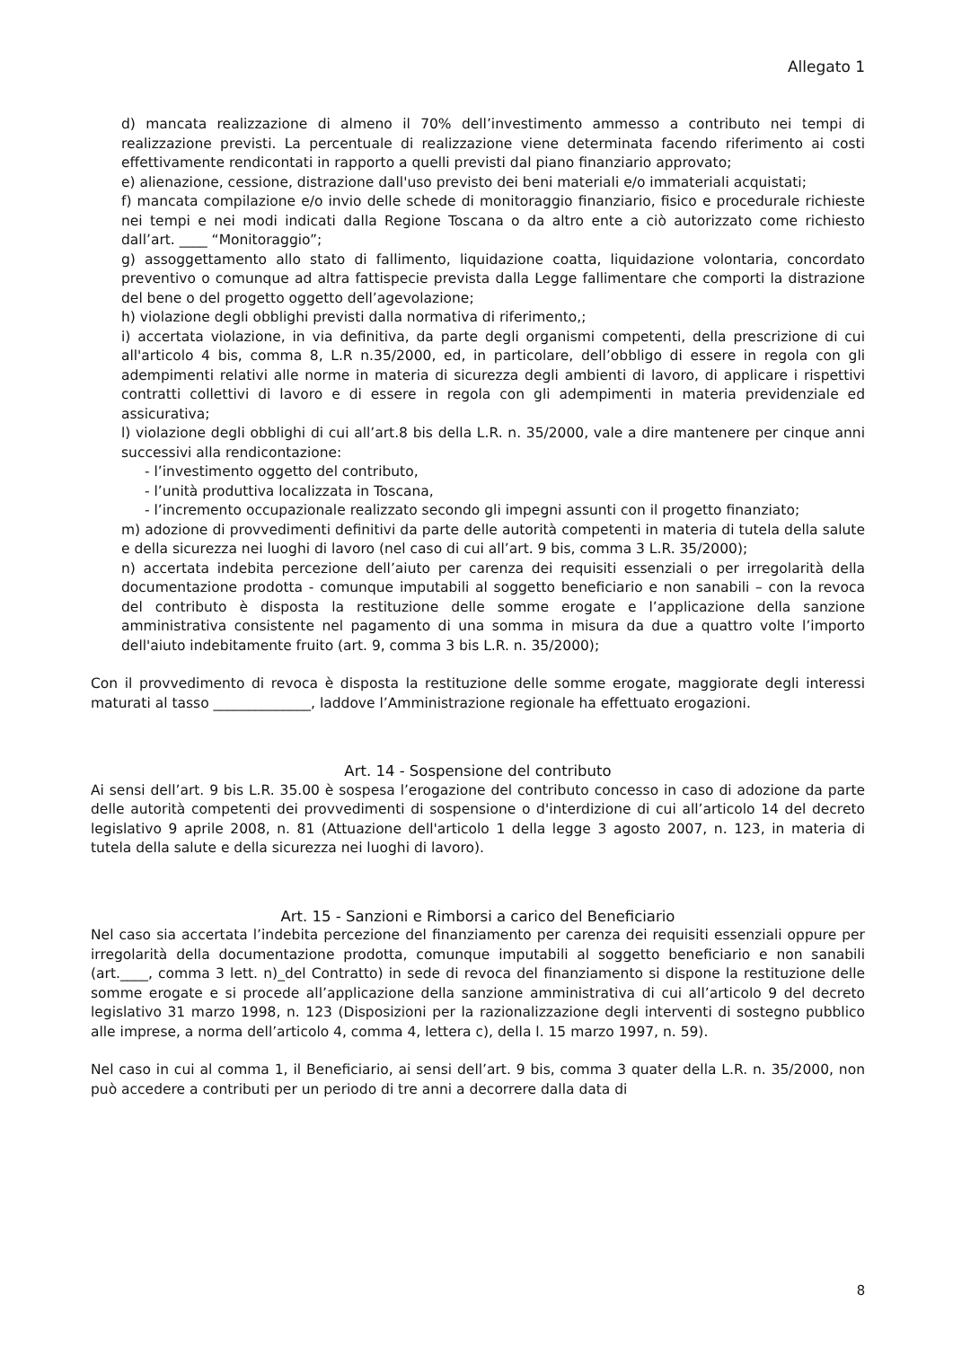Allegato 1
d) mancata realizzazione di almeno il 70% dell’investimento ammesso a contributo nei tempi di realizzazione previsti. La percentuale di realizzazione viene determinata facendo riferimento ai costi effettivamente rendicontati in rapporto a quelli previsti dal piano finanziario approvato;
e) alienazione, cessione, distrazione dall'uso previsto dei beni materiali e/o immateriali acquistati;
f) mancata compilazione e/o invio delle schede di monitoraggio finanziario, fisico e procedurale richieste nei tempi e nei modi indicati dalla Regione Toscana o da altro ente a ciò autorizzato come richiesto dall’art. ____ “Monitoraggio”;
g) assoggettamento allo stato di fallimento, liquidazione coatta, liquidazione volontaria, concordato preventivo o comunque ad altra fattispecie prevista dalla Legge fallimentare che comporti la distrazione del bene o del progetto oggetto dell’agevolazione;
h) violazione degli obblighi previsti dalla normativa di riferimento,;
i) accertata violazione, in via definitiva, da parte degli organismi competenti, della prescrizione di cui all'articolo 4 bis, comma 8, L.R n.35/2000, ed, in particolare, dell’obbligo di essere in regola con gli adempimenti relativi alle norme in materia di sicurezza degli ambienti di lavoro, di applicare i rispettivi contratti collettivi di lavoro e di essere in regola con gli adempimenti in materia previdenziale ed assicurativa;
l) violazione degli obblighi di cui all’art.8 bis della L.R. n. 35/2000, vale a dire mantenere per cinque anni successivi alla rendicontazione:
- l’investimento oggetto del contributo,
- l’unità produttiva localizzata in Toscana,
- l’incremento occupazionale realizzato secondo gli impegni assunti con il progetto finanziato;
m) adozione di provvedimenti definitivi da parte delle autorità competenti in materia di tutela della salute e della sicurezza nei luoghi di lavoro (nel caso di cui all’art. 9 bis, comma 3 L.R. 35/2000);
n) accertata indebita percezione dell’aiuto per carenza dei requisiti essenziali o per irregolarità della documentazione prodotta - comunque imputabili al soggetto beneficiario e non sanabili – con la revoca del contributo è disposta la restituzione delle somme erogate e l’applicazione della sanzione amministrativa consistente nel pagamento di una somma in misura da due a quattro volte l’importo dell'aiuto indebitamente fruito (art. 9, comma 3 bis L.R. n. 35/2000);
Con il provvedimento di revoca è disposta la restituzione delle somme erogate, maggiorate degli interessi maturati al tasso ______________, laddove l’Amministrazione regionale ha effettuato erogazioni.
Art. 14 - Sospensione del contributo
Ai sensi dell’art. 9 bis L.R. 35.00 è sospesa l’erogazione del contributo concesso in caso di adozione da parte delle autorità competenti dei provvedimenti di sospensione o d'interdizione di cui all’articolo 14 del decreto legislativo 9 aprile 2008, n. 81 (Attuazione dell'articolo 1 della legge 3 agosto 2007, n. 123, in materia di tutela della salute e della sicurezza nei luoghi di lavoro).
Art. 15 - Sanzioni e Rimborsi a carico del Beneficiario
Nel caso sia accertata l’indebita percezione del finanziamento per carenza dei requisiti essenziali oppure per irregolarità della documentazione prodotta, comunque imputabili al soggetto beneficiario e non sanabili (art.____, comma 3 lett. n)_del Contratto) in sede di revoca del finanziamento si dispone la restituzione delle somme erogate e si procede all’applicazione della sanzione amministrativa di cui all’articolo 9 del decreto legislativo 31 marzo 1998, n. 123 (Disposizioni per la razionalizzazione degli interventi di sostegno pubblico alle imprese, a norma dell’articolo 4, comma 4, lettera c), della l. 15 marzo 1997, n. 59).
Nel caso in cui al comma 1, il Beneficiario, ai sensi dell’art. 9 bis, comma 3 quater della L.R. n. 35/2000, non può accedere a contributi per un periodo di tre anni a decorrere dalla data di
8